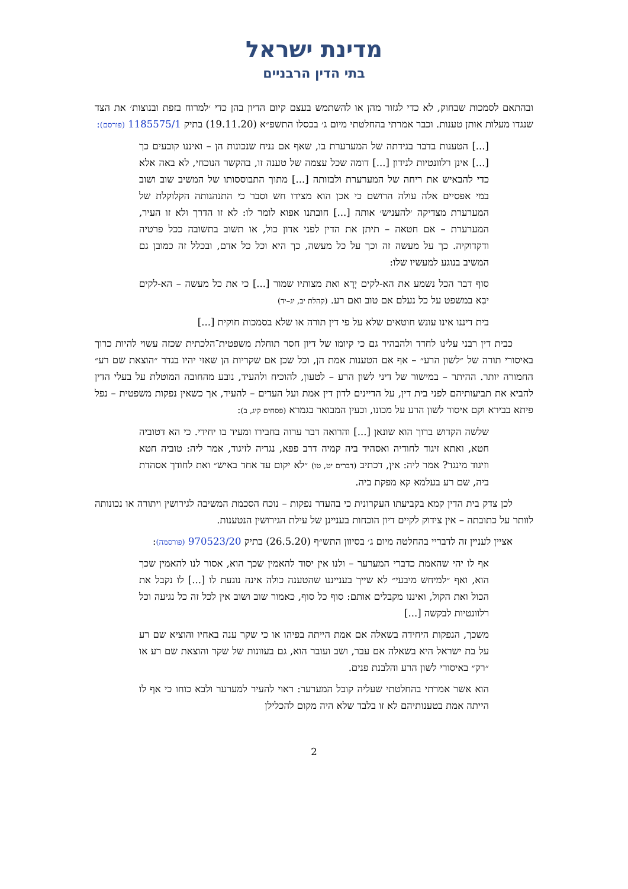מדינת ישראל
בתי הדין הרבניים
ובהתאם לסמכות שבחוק, לא כדי לגזור מהן או להשתמש בעצם קיום הדיון בהן כדי ׳למרוח בזפת ובנוצות׳ את הצד שנגדו מעלות אותן טענות. וכבר אמרתי בהחלטתי מיום ג׳ בכסלו התשפ״א (19.11.20) בתיק 1185575/1 (פורסם):
[...] הטענות בדבר בגידתה של המערערת בו, שאף אם נניח שנכונות הן – ואיננו קובעים כך [...] אינן רלוונטיות לנידון [...] דומה שכל עצמה של טענה זו, בהקשר הנוכחי, לא באה אלא כדי להבאיש את ריחה של המערערת ולבזותה [...] מתוך התבוססותו של המשיב שוב ושוב במי אפסיים אלה עולה הרושם כי אכן הוא מצידו חש וסבר כי התנהגותה הקלוקלת של המערערת מצדיקה ׳להעניש׳ אותה [...] חובתנו אפוא לומר לו: לא זו הדרך ולא זו העיר, המערערת – אם חטאה – תיתן את הדין לפני אדון כול, או תשוב בתשובה ככל פרטיה ודקדוקיה. כך על מעשה זה וכך על כל מעשה, כך היא וכל כל אדם, ובכלל זה כמובן גם המשיב בנוגע למעשיו שלו:
סוף דבר הכל נשמע את הא-לקים יְרָא ואת מצותיו שמור [...] כי את כל מעשה – הא-לקים יבִא במשפט על כל נעלם אם טוב ואם רע. (קהלת יב, יג–יד)
בית דיננו אינו עונש חוטאים שלא על פי דין תורה או שלא בסמכות חוקית [...]
כבית דין רבני עלינו לחדד ולהבהיר גם כי קיומו של דיון חסר תוחלת משפטית־הלכתית שכזה עשוי להיות כרוך באיסורי תורה של ״לשון הרע״ – אף אם הטענות אמת הן, וכל שכן אם שקריות הן שאזי יהיו בגדר ״הוצאת שם רע״ החמורה יותר. ההיתר – במישור של דיני לשון הרע – לטעון, להוכיח ולהעיד, נובע מהחובה המוטלת על בעלי הדין להביא את תביעותיהם לפני בית דין, על הדיינים לדון דין אמת ועל העדים – להעיד, אך כשאין נפקות משפטית – נפל פיתא בבירא וקם איסור לשון הרע על מכונו, וכעין המבואר בגמרא (פסחים קיג, ב):
שלשה הקדוש ברוך הוא שונאן [...] והרואה דבר ערוה בחבירו ומעיד בו יחידי. כי הא דטוביה חטא, ואתא זיגוד לחודיה ואסהיד ביה קמיה דרב פפא, נגדיה לזיגוד, אמר ליה: טוביה חטא וזיגוד מינגד? אמר ליה: אין, דכתיב (דברים יט, טו) ״לא יקום עד אחד באיש״ ואת לחודך אסהדת ביה, שם רע בעלמא קא מפקת ביה.
לכן צדק בית הדין קמא בקביעתו העקרונית כי בהעדר נפקות – נוכח הסכמת המשיבה לגירושין ויתורה או נכונותה לוותר על כתובתה – אין צידוק לקיים דיון הוכחות בעניינן של עילת הגירושין הנטענות.
אציין לעניין זה לדבריי בהחלטה מיום ג׳ בסיוון התש״ף (26.5.20) בתיק 970523/20 (פורסמה):
אף לו יהי שהאמת כדברי המערער – ולנו אין יסוד להאמין שכך הוא, אסור לנו להאמין שכך הוא, ואף ״למיחש מיבעי״ לא שייך בענייננו שהטענה כולה אינה נוגעת לו [...] לו נקבל את הכול ואת הקול, ואיננו מקבלים אותם: סוף כל סוף, כאמור שוב ושוב אין לכל זה כל נגיעה וכל רלוונטיות לבקשה [...]
משכך, הנפקות היחידה בשאלה אם אמת הייתה בפיהו או כי שקר ענה באחיו והוציא שם רע על בת ישראל היא בשאלה אם עבר, ושב ועובר הוא, גם בעוונות של שקר והוצאת שם רע או ״רק״ באיסורי לשון הרע והלבנת פנים.
הוא אשר אמרתי בהחלטתי שעליה קובל המערער: ראוי להעיר למערער ולבא כוחו כי אף לו הייתה אמת בטענותיהם לא זו בלבד שלא היה מקום להכלילן
2